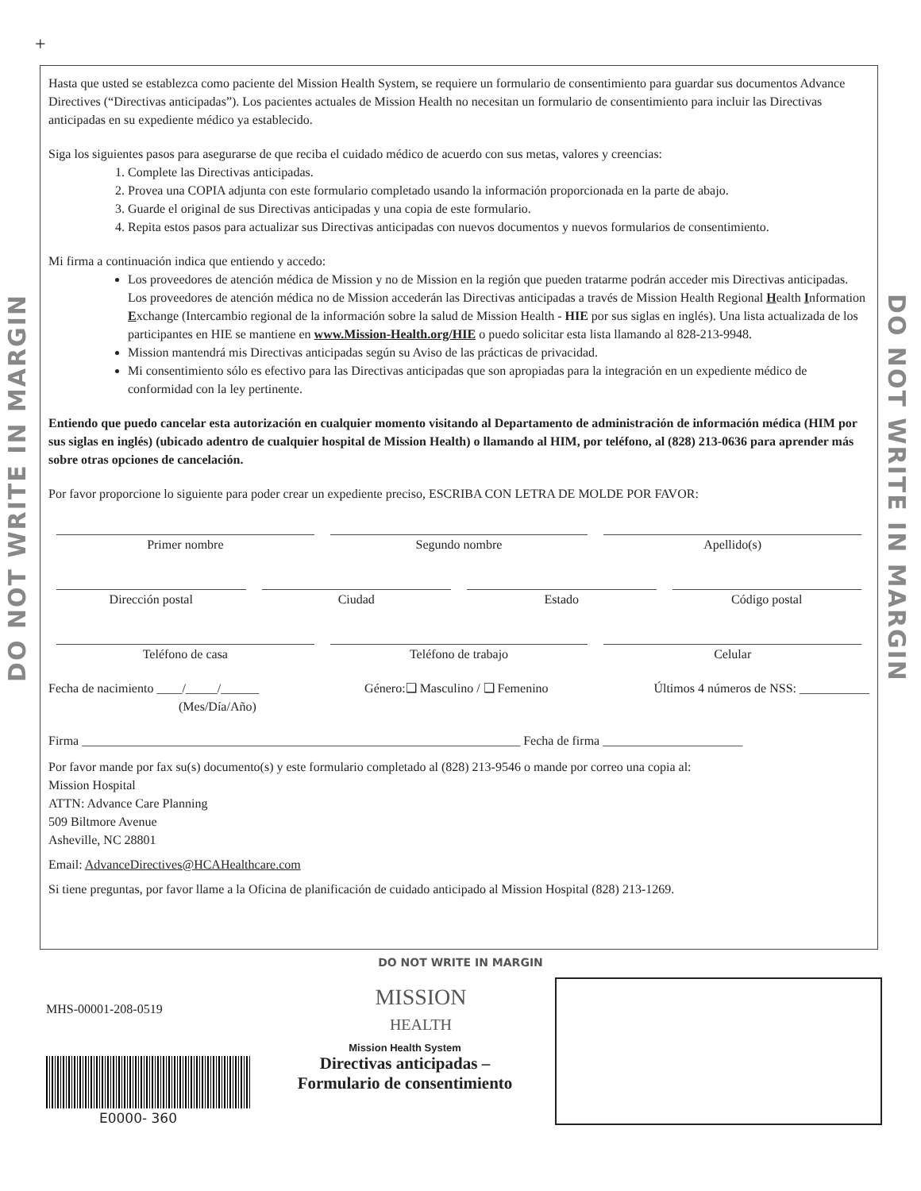+
DO NOT WRITE IN MARGIN
DO NOT WRITE IN MARGIN
Hasta que usted se establezca como paciente del Mission Health System, se requiere un formulario de consentimiento para guardar sus documentos Advance Directives (“Directivas anticipadas”). Los pacientes actuales de Mission Health no necesitan un formulario de consentimiento para incluir las Directivas anticipadas en su expediente médico ya establecido.
Siga los siguientes pasos para asegurarse de que reciba el cuidado médico de acuerdo con sus metas, valores y creencias:
1. Complete las Directivas anticipadas.
2. Provea una COPIA adjunta con este formulario completado usando la información proporcionada en la parte de abajo.
3. Guarde el original de sus Directivas anticipadas y una copia de este formulario.
4. Repita estos pasos para actualizar sus Directivas anticipadas con nuevos documentos y nuevos formularios de consentimiento.
Mi firma a continuación indica que entiendo y accedo:
Los proveedores de atención médica de Mission y no de Mission en la región que pueden tratarme podrán acceder mis Directivas anticipadas. Los proveedores de atención médica no de Mission accederán las Directivas anticipadas a través de Mission Health Regional Health Information Exchange (Intercambio regional de la información sobre la salud de Mission Health - HIE por sus siglas en inglés). Una lista actualizada de los participantes en HIE se mantiene en www.Mission-Health.org/HIE o puedo solicitar esta lista llamando al 828-213-9948.
Mission mantendrá mis Directivas anticipadas según su Aviso de las prácticas de privacidad.
Mi consentimiento sólo es efectivo para las Directivas anticipadas que son apropiadas para la integración en un expediente médico de conformidad con la ley pertinente.
Entiendo que puedo cancelar esta autorización en cualquier momento visitando al Departamento de administración de información médica (HIM por sus siglas en inglés) (ubicado adentro de cualquier hospital de Mission Health) o llamando al HIM, por teléfono, al (828) 213-0636 para aprender más sobre otras opciones de cancelación.
Por favor proporcione lo siguiente para poder crear un expediente preciso, ESCRIBA CON LETRA DE MOLDE POR FAVOR:
Primer nombre Segundo nombre Apellido(s)
Dirección postal Ciudad Estado Código postal
Teléfono de casa Teléfono de trabajo Celular
Fecha de nacimiento ____/_____/______
(Mes/Día/Año) Género:❑ Masculino / ❑ Femenino Últimos 4 números de NSS: ___________
Firma _____________________________________________________________________ Fecha de firma ______________________
Por favor mande por fax su(s) documento(s) y este formulario completado al (828) 213-9546 o mande por correo una copia al:
Mission Hospital
ATTN: Advance Care Planning
509 Biltmore Avenue
Asheville, NC 28801
Email: AdvanceDirectives@HCAHealthcare.com
Si tiene preguntas, por favor llame a la Oficina de planificación de cuidado anticipado al Mission Hospital (828) 213-1269.
DO NOT WRITE IN MARGIN
MHS-00001-208-0519
E0000- 360
MISSION
HEALTH
Mission Health System
Directivas anticipadas –
Formulario de consentimiento